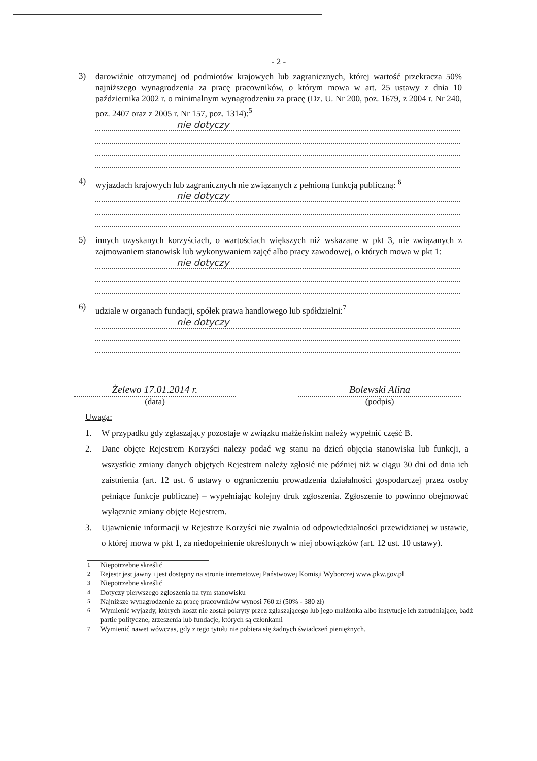- 2 -
3)
darowiźnie otrzymanej od podmiotów krajowych lub zagranicznych, której wartość przekracza 50% najniższego wynagrodzenia za pracę pracowników, o którym mowa w art. 25 ustawy z dnia 10 października 2002 r. o minimalnym wynagrodzeniu za pracę (Dz. U. Nr 200, poz. 1679, z 2004 r. Nr 240, poz. 2407 oraz z 2005 r. Nr 157, poz. 1314):<sup>5</sup>
nie dotyczy
4)
wyjazdach krajowych lub zagranicznych nie związanych z pełnioną funkcją publiczną: <sup>6</sup>
nie dotyczy
5)
innych uzyskanych korzyściach, o wartościach większych niż wskazane w pkt 3, nie związanych z zajmowaniem stanowisk lub wykonywaniem zajęć albo pracy zawodowej, o których mowa w pkt 1:
nie dotyczy
6)
udziale w organach fundacji, spółek prawa handlowego lub spółdzielni:<sup>7</sup>
nie dotyczy
Żelewo 17.01.2014 r.
(data)
Bolewski Alina
(podpis)
Uwaga:
1. W przypadku gdy zgłaszający pozostaje w związku małżeńskim należy wypełnić część B.
2. Dane objęte Rejestrem Korzyści należy podać wg stanu na dzień objęcia stanowiska lub funkcji, a wszystkie zmiany danych objętych Rejestrem należy zgłosić nie później niż w ciągu 30 dni od dnia ich zaistnienia (art. 12 ust. 6 ustawy o ograniczeniu prowadzenia działalności gospodarczej przez osoby pełniące funkcje publiczne) – wypełniając kolejny druk zgłoszenia. Zgłoszenie to powinno obejmować wyłącznie zmiany objęte Rejestrem.
3. Ujawnienie informacji w Rejestrze Korzyści nie zwalnia od odpowiedzialności przewidzianej w ustawie, o której mowa w pkt 1, za niedopełnienie określonych w niej obowiązków (art. 12 ust. 10 ustawy).
<sup>1</sup> Niepotrzebne skreślić
<sup>2</sup> Rejestr jest jawny i jest dostępny na stronie internetowej Państwowej Komisji Wyborczej www.pkw.gov.pl
<sup>3</sup> Niepotrzebne skreślić
<sup>4</sup> Dotyczy pierwszego zgłoszenia na tym stanowisku
<sup>5</sup> Najniższe wynagrodzenie za pracę pracowników wynosi 760 zł (50% - 380 zł)
<sup>6</sup> Wymienić wyjazdy, których koszt nie został pokryty przez zgłaszającego lub jego małżonka albo instytucje ich zatrudniające, bądź partie polityczne, zrzeszenia lub fundacje, których są członkami
<sup>7</sup> Wymienić nawet wówczas, gdy z tego tytułu nie pobiera się żadnych świadczeń pieniężnych.